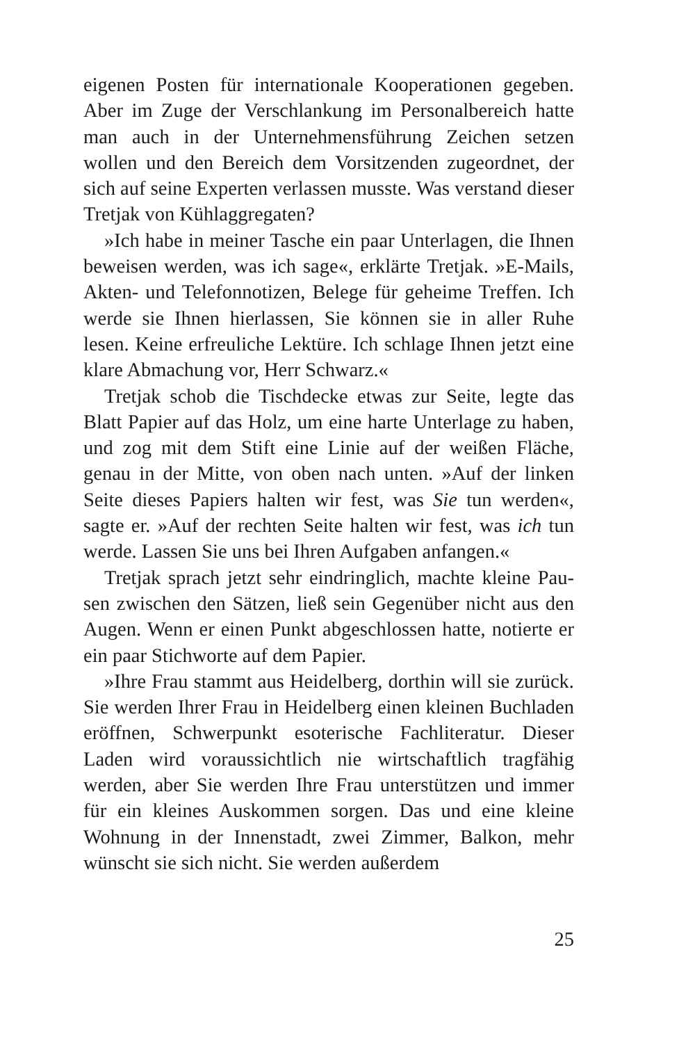eigenen Posten für internationale Kooperationen gegeben. Aber im Zuge der Verschlankung im Personalbereich hatte man auch in der Unternehmensführung Zeichen setzen wollen und den Bereich dem Vorsitzenden zugeordnet, der sich auf seine Experten verlassen musste. Was verstand die­ser Tretjak von Kühlaggregaten?
»Ich habe in meiner Tasche ein paar Unterlagen, die Ihnen beweisen werden, was ich sage«, erklärte Tretjak. »E-Mails, Akten- und Telefonnotizen, Belege für geheime Treffen. Ich werde sie Ihnen hierlassen, Sie können sie in aller Ruhe lesen. Keine erfreuliche Lektüre. Ich schlage Ihnen jetzt eine klare Abmachung vor, Herr Schwarz.«
Tretjak schob die Tischdecke etwas zur Seite, legte das Blatt Papier auf das Holz, um eine harte Unterlage zu ha­ben, und zog mit dem Stift eine Linie auf der weißen Fläche, genau in der Mitte, von oben nach unten. »Auf der linken Seite dieses Papiers halten wir fest, was Sie tun werden«, sagte er. »Auf der rechten Seite halten wir fest, was ich tun werde. Lassen Sie uns bei Ihren Aufgaben an­fangen.«
Tretjak sprach jetzt sehr eindringlich, machte kleine Pau­sen zwischen den Sätzen, ließ sein Gegenüber nicht aus den Augen. Wenn er einen Punkt abgeschlossen hatte, notierte er ein paar Stichworte auf dem Papier.
»Ihre Frau stammt aus Heidelberg, dorthin will sie zu­rück. Sie werden Ihrer Frau in Heidelberg einen kleinen Buchladen eröffnen, Schwerpunkt esoterische Fachlitera­tur. Dieser Laden wird voraussichtlich nie wirtschaftlich tragfähig werden, aber Sie werden Ihre Frau unterstützen und immer für ein kleines Auskommen sorgen. Das und eine kleine Wohnung in der Innenstadt, zwei Zimmer, Balkon, mehr wünscht sie sich nicht. Sie werden außerdem
25